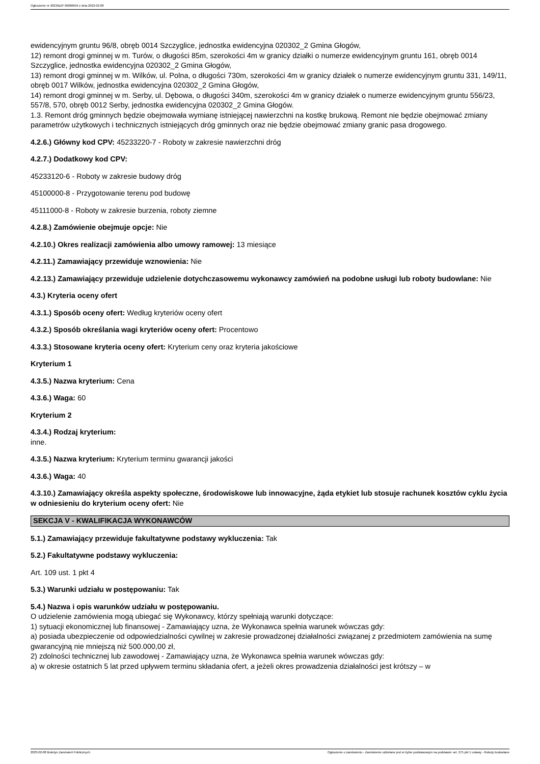Ogłoszenie nr 2023/BZP 00086659 z dnia 2023-02-08
ewidencyjnym gruntu 96/8, obręb 0014 Szczyglice, jednostka ewidencyjna 020302_2 Gmina Głogów,
12) remont drogi gminnej w m. Turów, o długości 85m, szerokości 4m w granicy działki o numerze ewidencyjnym gruntu 161, obręb 0014 Szczyglice, jednostka ewidencyjna 020302_2 Gmina Głogów,
13) remont drogi gminnej w m. Wilków, ul. Polna, o długości 730m, szerokości 4m w granicy działek o numerze ewidencyjnym gruntu 331, 149/11, obręb 0017 Wilków, jednostka ewidencyjna 020302_2 Gmina Głogów,
14) remont drogi gminnej w m. Serby, ul. Dębowa, o długości 340m, szerokości 4m w granicy działek o numerze ewidencyjnym gruntu 556/23, 557/8, 570, obręb 0012 Serby, jednostka ewidencyjna 020302_2 Gmina Głogów.
1.3. Remont dróg gminnych będzie obejmowała wymianę istniejącej nawierzchni na kostkę brukową. Remont nie będzie obejmować zmiany parametrów użytkowych i technicznych istniejących dróg gminnych oraz nie będzie obejmować zmiany granic pasa drogowego.
4.2.6.) Główny kod CPV: 45233220-7 - Roboty w zakresie nawierzchni dróg
4.2.7.) Dodatkowy kod CPV:
45233120-6 - Roboty w zakresie budowy dróg
45100000-8 - Przygotowanie terenu pod budowę
45111000-8 - Roboty w zakresie burzenia, roboty ziemne
4.2.8.) Zamówienie obejmuje opcje: Nie
4.2.10.) Okres realizacji zamówienia albo umowy ramowej: 13 miesiące
4.2.11.) Zamawiający przewiduje wznowienia: Nie
4.2.13.) Zamawiający przewiduje udzielenie dotychczasowemu wykonawcy zamówień na podobne usługi lub roboty budowlane: Nie
4.3.) Kryteria oceny ofert
4.3.1.) Sposób oceny ofert: Według kryteriów oceny ofert
4.3.2.) Sposób określania wagi kryteriów oceny ofert: Procentowo
4.3.3.) Stosowane kryteria oceny ofert: Kryterium ceny oraz kryteria jakościowe
Kryterium 1
4.3.5.) Nazwa kryterium: Cena
4.3.6.) Waga: 60
Kryterium 2
4.3.4.) Rodzaj kryterium:
inne.
4.3.5.) Nazwa kryterium: Kryterium terminu gwarancji jakości
4.3.6.) Waga: 40
4.3.10.) Zamawiający określa aspekty społeczne, środowiskowe lub innowacyjne, żąda etykiet lub stosuje rachunek kosztów cyklu życia w odniesieniu do kryterium oceny ofert: Nie
SEKCJA V - KWALIFIKACJA WYKONAWCÓW
5.1.) Zamawiający przewiduje fakultatywne podstawy wykluczenia: Tak
5.2.) Fakultatywne podstawy wykluczenia:
Art. 109 ust. 1 pkt 4
5.3.) Warunki udziału w postępowaniu: Tak
5.4.) Nazwa i opis warunków udziału w postępowaniu.
O udzielenie zamówienia mogą ubiegać się Wykonawcy, którzy spełniają warunki dotyczące:
1) sytuacji ekonomicznej lub finansowej - Zamawiający uzna, że Wykonawca spełnia warunek wówczas gdy:
a) posiada ubezpieczenie od odpowiedzialności cywilnej w zakresie prowadzonej działalności związanej z przedmiotem zamówienia na sumę gwarancyjną nie mniejszą niż 500.000,00 zł,
2) zdolności technicznej lub zawodowej - Zamawiający uzna, że Wykonawca spełnia warunek wówczas gdy:
a) w okresie ostatnich 5 lat przed upływem terminu składania ofert, a jeżeli okres prowadzenia działalności jest krótszy – w
2023-02-08 Biuletyn Zamówień Publicznych Ogłoszenie o zamówieniu - Zamówienie udzielane jest w trybie podstawowym na podstawie: art. 275 pkt 1 ustawy - Roboty budowlane